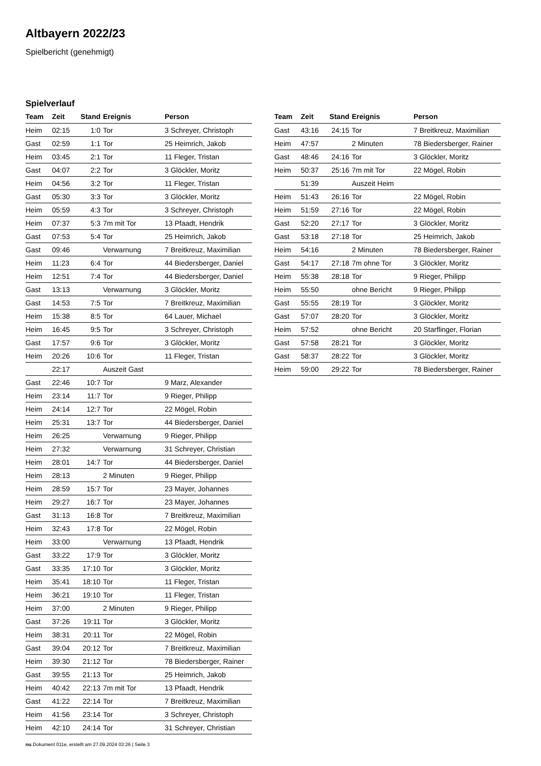Altbayern 2022/23
Spielbericht (genehmigt)
Spielverlauf
| Team | Zeit | Stand | Ereignis | Person |
| --- | --- | --- | --- | --- |
| Heim | 02:15 | 1:0 | Tor | 3 Schreyer, Christoph |
| Gast | 02:59 | 1:1 | Tor | 25 Heimrich, Jakob |
| Heim | 03:45 | 2:1 | Tor | 11 Fleger, Tristan |
| Gast | 04:07 | 2:2 | Tor | 3 Glöckler, Moritz |
| Heim | 04:56 | 3:2 | Tor | 11 Fleger, Tristan |
| Gast | 05:30 | 3:3 | Tor | 3 Glöckler, Moritz |
| Heim | 05:59 | 4:3 | Tor | 3 Schreyer, Christoph |
| Heim | 07:37 | 5:3 | 7m mit Tor | 13 Pfaadt, Hendrik |
| Gast | 07:53 | 5:4 | Tor | 25 Heimrich, Jakob |
| Gast | 09:46 | | Verwarnung | 7 Breitkreuz, Maximilian |
| Heim | 11:23 | 6:4 | Tor | 44 Biedersberger, Daniel |
| Heim | 12:51 | 7:4 | Tor | 44 Biedersberger, Daniel |
| Gast | 13:13 | | Verwarnung | 3 Glöckler, Moritz |
| Gast | 14:53 | 7:5 | Tor | 7 Breitkreuz, Maximilian |
| Heim | 15:38 | 8:5 | Tor | 64 Lauer, Michael |
| Heim | 16:45 | 9:5 | Tor | 3 Schreyer, Christoph |
| Gast | 17:57 | 9:6 | Tor | 3 Glöckler, Moritz |
| Heim | 20:26 | 10:6 | Tor | 11 Fleger, Tristan |
| | 22:17 | | Auszeit Gast | |
| Gast | 22:46 | 10:7 | Tor | 9 Marz, Alexander |
| Heim | 23:14 | 11:7 | Tor | 9 Rieger, Philipp |
| Heim | 24:14 | 12:7 | Tor | 22 Mögel, Robin |
| Heim | 25:31 | 13:7 | Tor | 44 Biedersberger, Daniel |
| Heim | 26:25 | | Verwarnung | 9 Rieger, Philipp |
| Heim | 27:32 | | Verwarnung | 31 Schreyer, Christian |
| Heim | 28:01 | 14:7 | Tor | 44 Biedersberger, Daniel |
| Heim | 28:13 | | 2 Minuten | 9 Rieger, Philipp |
| Heim | 28:59 | 15:7 | Tor | 23 Mayer, Johannes |
| Heim | 29:27 | 16:7 | Tor | 23 Mayer, Johannes |
| Gast | 31:13 | 16:8 | Tor | 7 Breitkreuz, Maximilian |
| Heim | 32:43 | 17:8 | Tor | 22 Mögel, Robin |
| Heim | 33:00 | | Verwarnung | 13 Pfaadt, Hendrik |
| Gast | 33:22 | 17:9 | Tor | 3 Glöckler, Moritz |
| Gast | 33:35 | 17:10 | Tor | 3 Glöckler, Moritz |
| Heim | 35:41 | 18:10 | Tor | 11 Fleger, Tristan |
| Heim | 36:21 | 19:10 | Tor | 11 Fleger, Tristan |
| Heim | 37:00 | | 2 Minuten | 9 Rieger, Philipp |
| Gast | 37:26 | 19:11 | Tor | 3 Glöckler, Moritz |
| Heim | 38:31 | 20:11 | Tor | 22 Mögel, Robin |
| Gast | 39:04 | 20:12 | Tor | 7 Breitkreuz, Maximilian |
| Heim | 39:30 | 21:12 | Tor | 78 Biedersberger, Rainer |
| Gast | 39:55 | 21:13 | Tor | 25 Heimrich, Jakob |
| Heim | 40:42 | 22:13 | 7m mit Tor | 13 Pfaadt, Hendrik |
| Gast | 41:22 | 22:14 | Tor | 7 Breitkreuz, Maximilian |
| Heim | 41:56 | 23:14 | Tor | 3 Schreyer, Christoph |
| Heim | 42:10 | 24:14 | Tor | 31 Schreyer, Christian |
| Team | Zeit | Stand | Ereignis | Person |
| --- | --- | --- | --- | --- |
| Gast | 43:16 | 24:15 | Tor | 7 Breitkreuz, Maximilian |
| Heim | 47:57 | | 2 Minuten | 78 Biedersberger, Rainer |
| Gast | 48:46 | 24:16 | Tor | 3 Glöckler, Moritz |
| Heim | 50:37 | 25:16 | 7m mit Tor | 22 Mögel, Robin |
| | 51:39 | | Auszeit Heim | |
| Heim | 51:43 | 26:16 | Tor | 22 Mögel, Robin |
| Heim | 51:59 | 27:16 | Tor | 22 Mögel, Robin |
| Gast | 52:20 | 27:17 | Tor | 3 Glöckler, Moritz |
| Gast | 53:18 | 27:18 | Tor | 25 Heimrich, Jakob |
| Heim | 54:16 | | 2 Minuten | 78 Biedersberger, Rainer |
| Gast | 54:17 | 27:18 | 7m ohne Tor | 3 Glöckler, Moritz |
| Heim | 55:38 | 28:18 | Tor | 9 Rieger, Philipp |
| Heim | 55:50 | | ohne Bericht | 9 Rieger, Philipp |
| Gast | 55:55 | 28:19 | Tor | 3 Glöckler, Moritz |
| Gast | 57:07 | 28:20 | Tor | 3 Glöckler, Moritz |
| Heim | 57:52 | | ohne Bericht | 20 Starflinger, Florian |
| Gast | 57:58 | 28:21 | Tor | 3 Glöckler, Moritz |
| Gast | 58:37 | 28:22 | Tor | 3 Glöckler, Moritz |
| Heim | 59:00 | 29:22 | Tor | 78 Biedersberger, Rainer |
nu.Dokument 011e, erstellt am 27.09.2024 03:26 | Seite 3